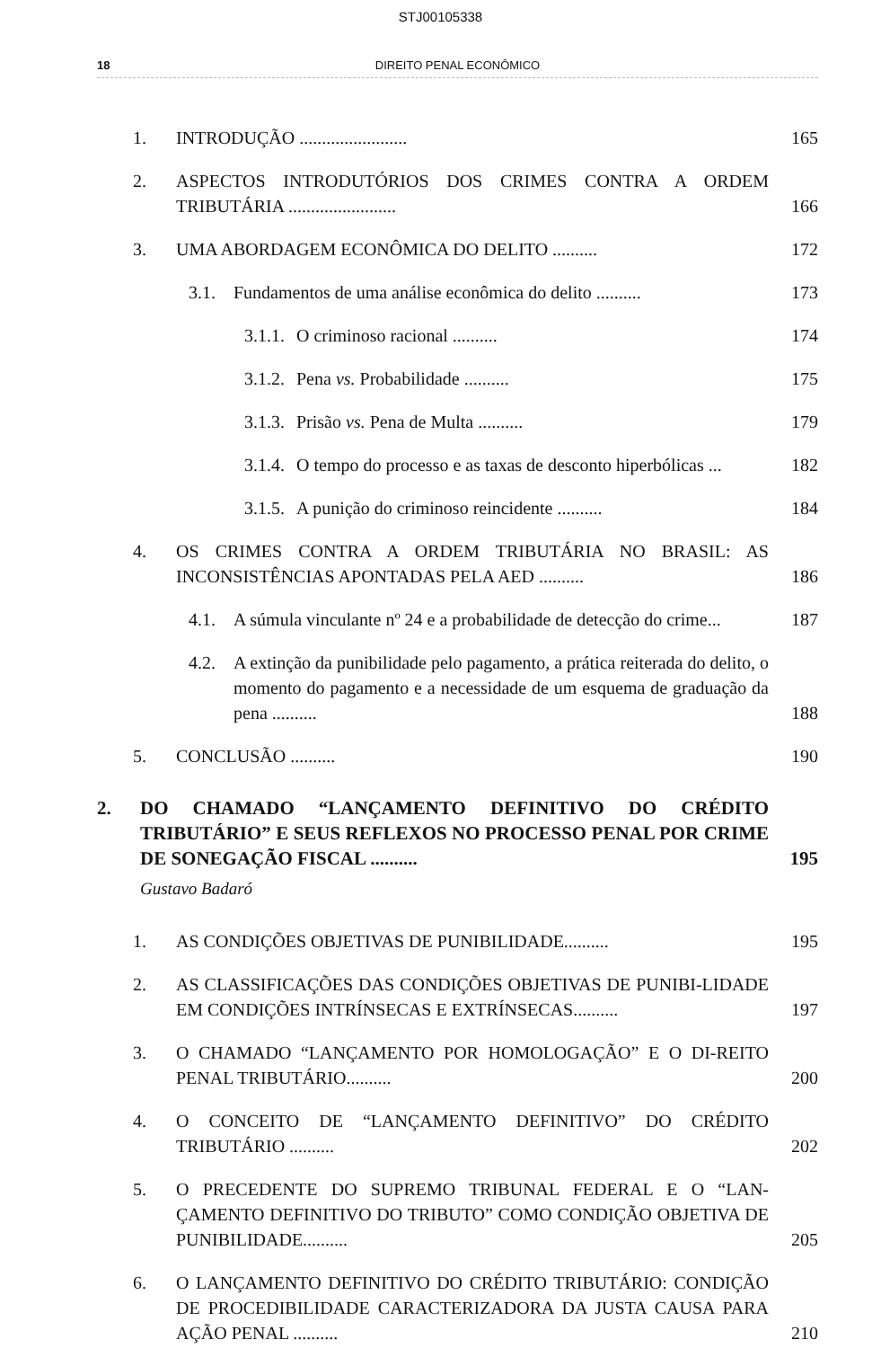STJ00105338
18 DIREITO PENAL ECONÔMICO
1. INTRODUÇÃO ........................ 165
2. ASPECTOS INTRODUTÓRIOS DOS CRIMES CONTRA A ORDEM TRIBUTÁRIA ........................ 166
3. UMA ABORDAGEM ECONÔMICA DO DELITO .......... 172
3.1. Fundamentos de uma análise econômica do delito .......... 173
3.1.1. O criminoso racional .......... 174
3.1.2. Pena vs. Probabilidade .......... 175
3.1.3. Prisão vs. Pena de Multa .......... 179
3.1.4. O tempo do processo e as taxas de desconto hiperbólicas ... 182
3.1.5. A punição do criminoso reincidente .......... 184
4. OS CRIMES CONTRA A ORDEM TRIBUTÁRIA NO BRASIL: AS INCONSISTÊNCIAS APONTADAS PELA AED .......... 186
4.1. A súmula vinculante nº 24 e a probabilidade de detecção do crime... 187
4.2. A extinção da punibilidade pelo pagamento, a prática reiterada do delito, o momento do pagamento e a necessidade de um esquema de graduação da pena .......... 188
5. CONCLUSÃO .......... 190
2. DO CHAMADO “LANÇAMENTO DEFINITIVO DO CRÉDITO TRIBUTÁRIO” E SEUS REFLEXOS NO PROCESSO PENAL POR CRIME DE SONEGAÇÃO FISCAL .......... 195
Gustavo Badaró
1. AS CONDIÇÕES OBJETIVAS DE PUNIBILIDADE.......... 195
2. AS CLASSIFICAÇÕES DAS CONDIÇÕES OBJETIVAS DE PUNIBI-LIDADE EM CONDIÇÕES INTRÍNSECAS E EXTRÍNSECAS.......... 197
3. O CHAMADO “LANÇAMENTO POR HOMOLOGAÇÃO” E O DI-REITO PENAL TRIBUTÁRIO.......... 200
4. O CONCEITO DE “LANÇAMENTO DEFINITIVO” DO CRÉDITO TRIBUTÁRIO .......... 202
5. O PRECEDENTE DO SUPREMO TRIBUNAL FEDERAL E O “LAN-ÇAMENTO DEFINITIVO DO TRIBUTO” COMO CONDIÇÃO OBJETIVA DE PUNIBILIDADE.......... 205
6. O LANÇAMENTO DEFINITIVO DO CRÉDITO TRIBUTÁRIO: CONDIÇÃO DE PROCEDIBILIDADE CARACTERIZADORA DA JUSTA CAUSA PARA AÇÃO PENAL .......... 210